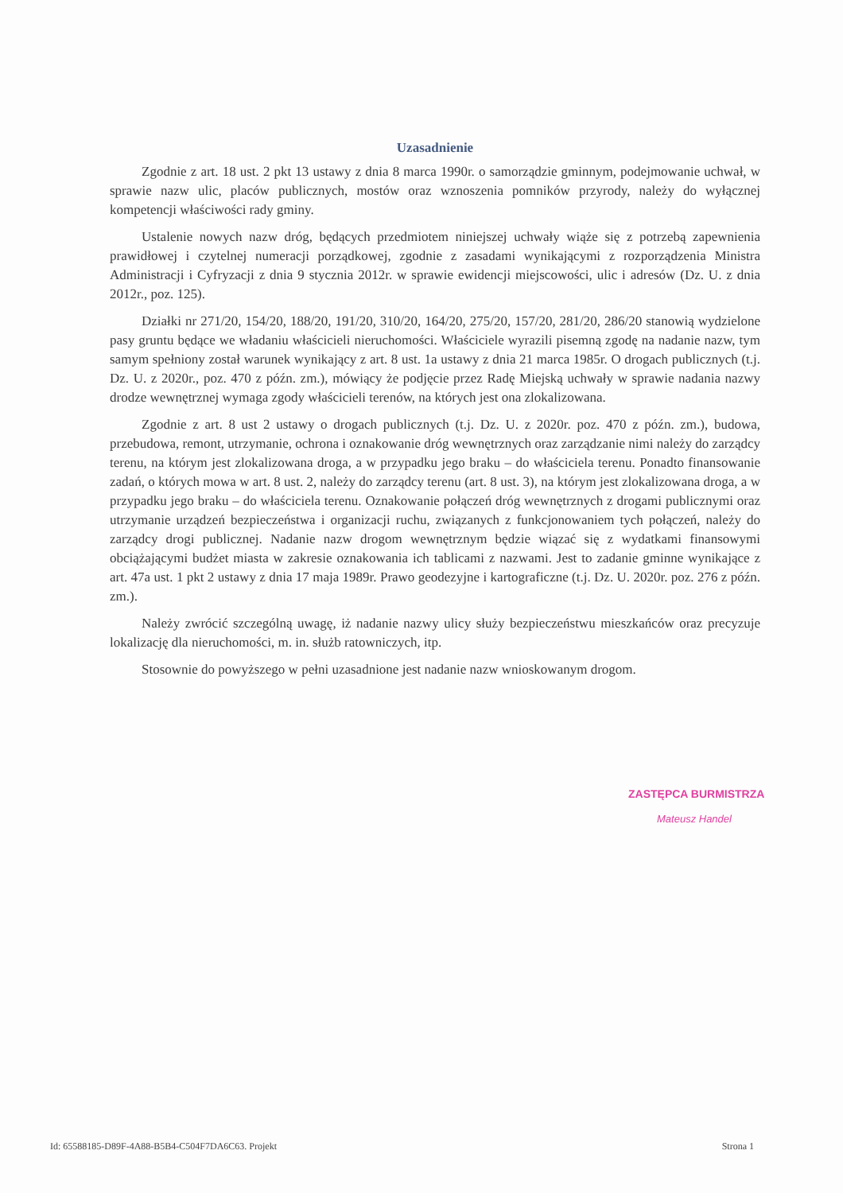Uzasadnienie
Zgodnie z art. 18 ust. 2 pkt 13 ustawy z dnia 8 marca 1990r. o samorządzie gminnym, podejmowanie uchwał, w sprawie nazw ulic, placów publicznych, mostów oraz wznoszenia pomników przyrody, należy do wyłącznej kompetencji właściwości rady gminy.
Ustalenie nowych nazw dróg, będących przedmiotem niniejszej uchwały wiąże się z potrzebą zapewnienia prawidłowej i czytelnej numeracji porządkowej, zgodnie z zasadami wynikającymi z rozporządzenia Ministra Administracji i Cyfryzacji z dnia 9 stycznia 2012r. w sprawie ewidencji miejscowości, ulic i adresów (Dz. U. z dnia 2012r., poz. 125).
Działki nr 271/20, 154/20, 188/20, 191/20, 310/20, 164/20, 275/20, 157/20, 281/20, 286/20 stanowią wydzielone pasy gruntu będące we władaniu właścicieli nieruchomości. Właściciele wyrazili pisemną zgodę na nadanie nazw, tym samym spełniony został warunek wynikający z art. 8 ust. 1a ustawy z dnia 21 marca 1985r. O drogach publicznych (t.j. Dz. U. z 2020r., poz. 470 z późn. zm.), mówiący że podjęcie przez Radę Miejską uchwały w sprawie nadania nazwy drodze wewnętrznej wymaga zgody właścicieli terenów, na których jest ona zlokalizowana.
Zgodnie z art. 8 ust 2 ustawy o drogach publicznych (t.j. Dz. U. z 2020r. poz. 470 z późn. zm.), budowa, przebudowa, remont, utrzymanie, ochrona i oznakowanie dróg wewnętrznych oraz zarządzanie nimi należy do zarządcy terenu, na którym jest zlokalizowana droga, a w przypadku jego braku – do właściciela terenu. Ponadto finansowanie zadań, o których mowa w art. 8 ust. 2, należy do zarządcy terenu (art. 8 ust. 3), na którym jest zlokalizowana droga, a w przypadku jego braku – do właściciela terenu. Oznakowanie połączeń dróg wewnętrznych z drogami publicznymi oraz utrzymanie urządzeń bezpieczeństwa i organizacji ruchu, związanych z funkcjonowaniem tych połączeń, należy do zarządcy drogi publicznej. Nadanie nazw drogom wewnętrznym będzie wiązać się z wydatkami finansowymi obciążającymi budżet miasta w zakresie oznakowania ich tablicami z nazwami. Jest to zadanie gminne wynikające z art. 47a ust. 1 pkt 2 ustawy z dnia 17 maja 1989r. Prawo geodezyjne i kartograficzne (t.j. Dz. U. 2020r. poz. 276 z późn. zm.).
Należy zwrócić szczególną uwagę, iż nadanie nazwy ulicy służy bezpieczeństwu mieszkańców oraz precyzuje lokalizację dla nieruchomości, m. in. służb ratowniczych, itp.
Stosownie do powyższego w pełni uzasadnione jest nadanie nazw wnioskowanym drogom.
ZASTĘPCA BURMISTRZA
Mateusz Handel
Id: 65588185-D89F-4A88-B5B4-C504F7DA6C63. Projekt Strona 1